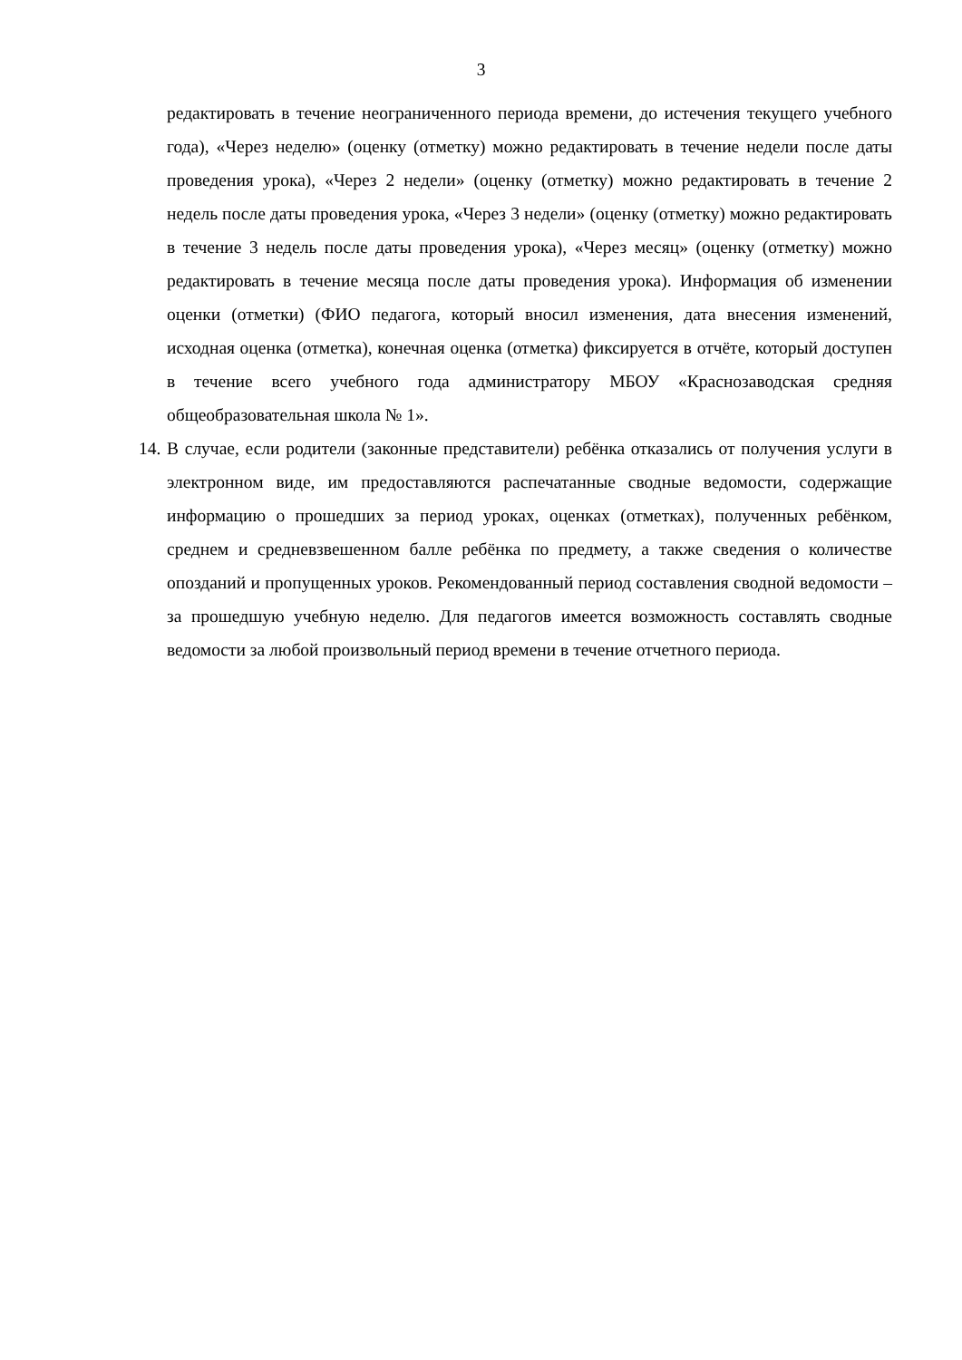3
редактировать в течение неограниченного периода времени, до истечения текущего учебного года), «Через неделю» (оценку (отметку) можно редактировать в течение недели после даты проведения урока), «Через 2 недели» (оценку (отметку) можно редактировать в течение 2 недель после даты проведения урока, «Через 3 недели» (оценку (отметку) можно редактировать в течение 3 недель после даты проведения урока), «Через месяц» (оценку (отметку) можно редактировать в течение месяца после даты проведения урока). Информация об изменении оценки (отметки) (ФИО педагога, который вносил изменения, дата внесения изменений, исходная оценка (отметка), конечная оценка (отметка) фиксируется в отчёте, который доступен в течение всего учебного года администратору МБОУ «Краснозаводская средняя общеобразовательная школа № 1».
14.
В случае, если родители (законные представители) ребёнка отказались от получения услуги в электронном виде, им предоставляются распечатанные сводные ведомости, содержащие информацию о прошедших за период уроках, оценках (отметках), полученных ребёнком, среднем и средневзвешенном балле ребёнка по предмету, а также сведения о количестве опозданий и пропущенных уроков. Рекомендованный период составления сводной ведомости – за прошедшую учебную неделю. Для педагогов имеется возможность составлять сводные ведомости за любой произвольный период времени в течение отчетного периода.